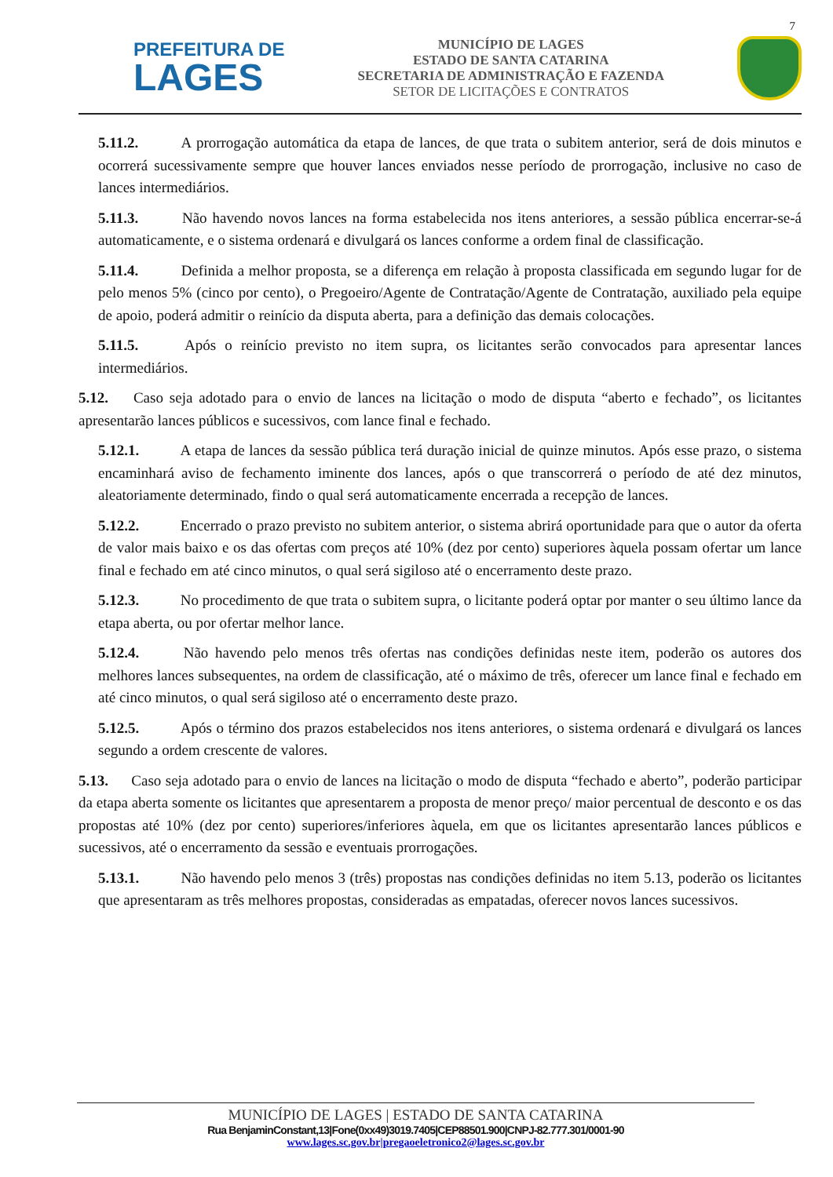7
PREFEITURA DE
LAGES
MUNICÍPIO DE LAGES
ESTADO DE SANTA CATARINA
SECRETARIA DE ADMINISTRAÇÃO E FAZENDA
SETOR DE LICITAÇÕES E CONTRATOS
5.11.2. A prorrogação automática da etapa de lances, de que trata o subitem anterior, será de dois minutos e ocorrerá sucessivamente sempre que houver lances enviados nesse período de prorrogação, inclusive no caso de lances intermediários.
5.11.3. Não havendo novos lances na forma estabelecida nos itens anteriores, a sessão pública encerrar-se-á automaticamente, e o sistema ordenará e divulgará os lances conforme a ordem final de classificação.
5.11.4. Definida a melhor proposta, se a diferença em relação à proposta classificada em segundo lugar for de pelo menos 5% (cinco por cento), o Pregoeiro/Agente de Contratação/Agente de Contratação, auxiliado pela equipe de apoio, poderá admitir o reinício da disputa aberta, para a definição das demais colocações.
5.11.5. Após o reinício previsto no item supra, os licitantes serão convocados para apresentar lances intermediários.
5.12. Caso seja adotado para o envio de lances na licitação o modo de disputa “aberto e fechado”, os licitantes apresentarão lances públicos e sucessivos, com lance final e fechado.
5.12.1. A etapa de lances da sessão pública terá duração inicial de quinze minutos. Após esse prazo, o sistema encaminhará aviso de fechamento iminente dos lances, após o que transcorrerá o período de até dez minutos, aleatoriamente determinado, findo o qual será automaticamente encerrada a recepção de lances.
5.12.2. Encerrado o prazo previsto no subitem anterior, o sistema abrirá oportunidade para que o autor da oferta de valor mais baixo e os das ofertas com preços até 10% (dez por cento) superiores àquela possam ofertar um lance final e fechado em até cinco minutos, o qual será sigiloso até o encerramento deste prazo.
5.12.3. No procedimento de que trata o subitem supra, o licitante poderá optar por manter o seu último lance da etapa aberta, ou por ofertar melhor lance.
5.12.4. Não havendo pelo menos três ofertas nas condições definidas neste item, poderão os autores dos melhores lances subsequentes, na ordem de classificação, até o máximo de três, oferecer um lance final e fechado em até cinco minutos, o qual será sigiloso até o encerramento deste prazo.
5.12.5. Após o término dos prazos estabelecidos nos itens anteriores, o sistema ordenará e divulgará os lances segundo a ordem crescente de valores.
5.13. Caso seja adotado para o envio de lances na licitação o modo de disputa “fechado e aberto”, poderão participar da etapa aberta somente os licitantes que apresentarem a proposta de menor preço/ maior percentual de desconto e os das propostas até 10% (dez por cento) superiores/inferiores àquela, em que os licitantes apresentarão lances públicos e sucessivos, até o encerramento da sessão e eventuais prorrogações.
5.13.1. Não havendo pelo menos 3 (três) propostas nas condições definidas no item 5.13, poderão os licitantes que apresentaram as três melhores propostas, consideradas as empatadas, oferecer novos lances sucessivos.
MUNICÍPIO DE LAGES | ESTADO DE SANTA CATARINA
Rua BenjaminConstant,13|Fone(0xx49)3019.7405|CEP88501.900|CNPJ-82.777.301/0001-90
www.lages.sc.gov.br|pregaoeletronico2@lages.sc.gov.br